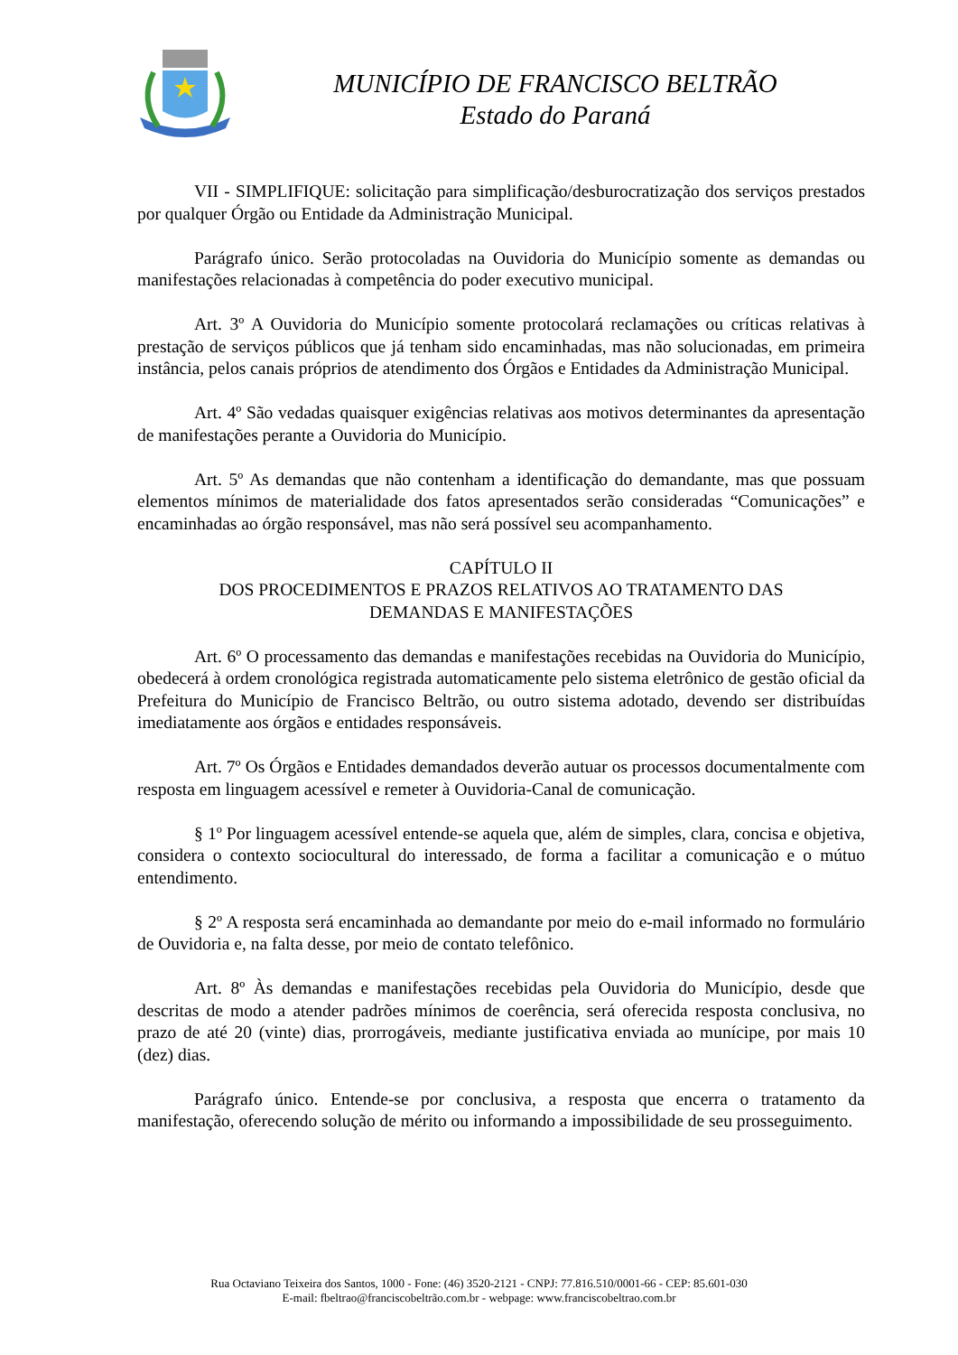MUNICÍPIO DE FRANCISCO BELTRÃO
Estado do Paraná
VII - SIMPLIFIQUE: solicitação para simplificação/desburocratização dos serviços prestados por qualquer Órgão ou Entidade da Administração Municipal.
Parágrafo único. Serão protocoladas na Ouvidoria do Município somente as demandas ou manifestações relacionadas à competência do poder executivo municipal.
Art. 3º A Ouvidoria do Município somente protocolará reclamações ou críticas relativas à prestação de serviços públicos que já tenham sido encaminhadas, mas não solucionadas, em primeira instância, pelos canais próprios de atendimento dos Órgãos e Entidades da Administração Municipal.
Art. 4º São vedadas quaisquer exigências relativas aos motivos determinantes da apresentação de manifestações perante a Ouvidoria do Município.
Art. 5º As demandas que não contenham a identificação do demandante, mas que possuam elementos mínimos de materialidade dos fatos apresentados serão consideradas “Comunicações” e encaminhadas ao órgão responsável, mas não será possível seu acompanhamento.
CAPÍTULO II
DOS PROCEDIMENTOS E PRAZOS RELATIVOS AO TRATAMENTO DAS
DEMANDAS E MANIFESTAÇÕES
Art. 6º O processamento das demandas e manifestações recebidas na Ouvidoria do Município, obedecerá à ordem cronológica registrada automaticamente pelo sistema eletrônico de gestão oficial da Prefeitura do Município de Francisco Beltrão, ou outro sistema adotado, devendo ser distribuídas imediatamente aos órgãos e entidades responsáveis.
Art. 7º Os Órgãos e Entidades demandados deverão autuar os processos documentalmente com resposta em linguagem acessível e remeter à Ouvidoria-Canal de comunicação.
§ 1º Por linguagem acessível entende-se aquela que, além de simples, clara, concisa e objetiva, considera o contexto sociocultural do interessado, de forma a facilitar a comunicação e o mútuo entendimento.
§ 2º A resposta será encaminhada ao demandante por meio do e-mail informado no formulário de Ouvidoria e, na falta desse, por meio de contato telefônico.
Art. 8º Às demandas e manifestações recebidas pela Ouvidoria do Município, desde que descritas de modo a atender padrões mínimos de coerência, será oferecida resposta conclusiva, no prazo de até 20 (vinte) dias, prorrogáveis, mediante justificativa enviada ao munícipe, por mais 10 (dez) dias.
Parágrafo único. Entende-se por conclusiva, a resposta que encerra o tratamento da manifestação, oferecendo solução de mérito ou informando a impossibilidade de seu prosseguimento.
Rua Octaviano Teixeira dos Santos, 1000 - Fone: (46) 3520-2121 - CNPJ: 77.816.510/0001-66 - CEP: 85.601-030
E-mail: fbeltrao@franciscobeltrão.com.br - webpage: www.franciscobeltrao.com.br